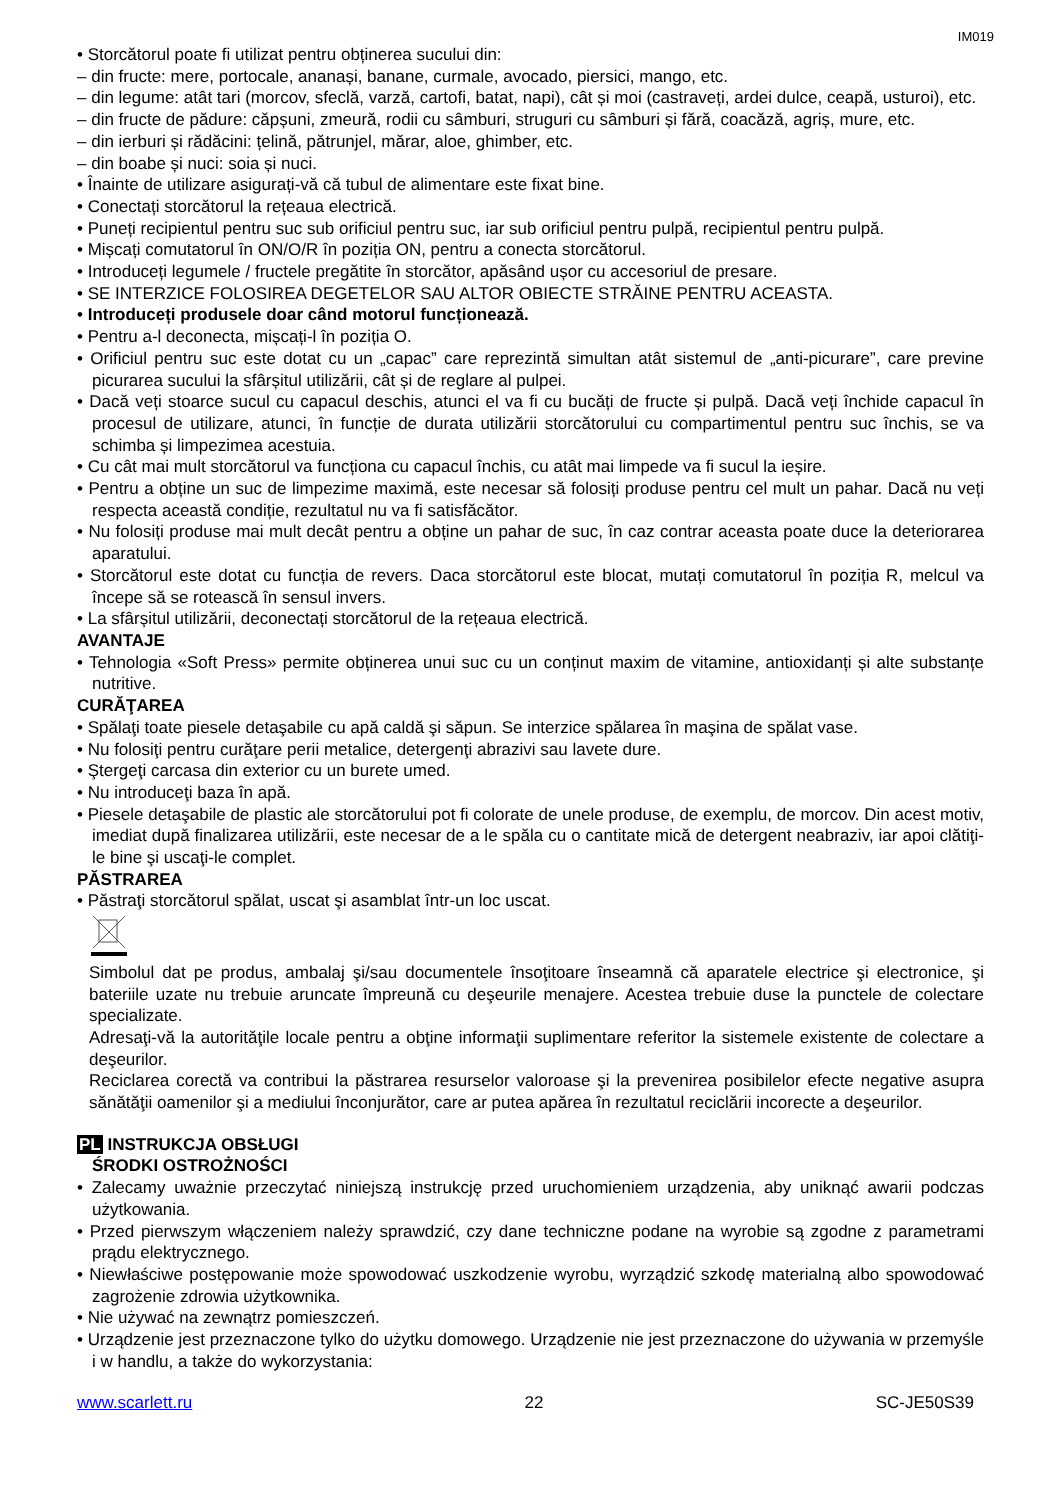IM019
• Storcătorul poate fi utilizat pentru obținerea sucului din:
– din fructe: mere, portocale, ananași, banane, curmale, avocado, piersici, mango, etc.
– din legume: atât tari (morcov, sfeclă, varză, cartofi, batat, napi), cât și moi (castraveți, ardei dulce, ceapă, usturoi), etc.
– din fructe de pădure: căpșuni, zmeură, rodii cu sâmburi, struguri cu sâmburi și fără, coacăză, agriș, mure, etc.
– din ierburi și rădăcini: țelină, pătrunjel, mărar, aloe, ghimber, etc.
– din boabe și nuci: soia și nuci.
• Înainte de utilizare asigurați-vă că tubul de alimentare este fixat bine.
• Conectați storcătorul la rețeaua electrică.
• Puneți recipientul pentru suc sub orificiul pentru suc, iar sub orificiul pentru pulpă, recipientul pentru pulpă.
• Mișcați comutatorul în ON/O/R în poziția ON, pentru a conecta storcătorul.
• Introduceți legumele / fructele pregătite în storcător, apăsând ușor cu accesoriul de presare.
• SE INTERZICE FOLOSIREA DEGETELOR SAU ALTOR OBIECTE STRĂINE PENTRU ACEASTA.
• Introduceți produsele doar când motorul funcționează.
• Pentru a-l deconecta, mișcați-l în poziția O.
• Orificiul pentru suc este dotat cu un „capac” care reprezintă simultan atât sistemul de „anti-picurare”, care previne picurarea sucului la sfârșitul utilizării, cât și de reglare al pulpei.
• Dacă veți stoarce sucul cu capacul deschis, atunci el va fi cu bucăți de fructe și pulpă. Dacă veți închide capacul în procesul de utilizare, atunci, în funcție de durata utilizării storcătorului cu compartimentul pentru suc închis, se va schimba și limpezimea acestuia.
• Cu cât mai mult storcătorul va funcționa cu capacul închis, cu atât mai limpede va fi sucul la ieșire.
• Pentru a obține un suc de limpezime maximă, este necesar să folosiți produse pentru cel mult un pahar. Dacă nu veți respecta această condiție, rezultatul nu va fi satisfăcător.
• Nu folosiți produse mai mult decât pentru a obține un pahar de suc, în caz contrar aceasta poate duce la deteriorarea aparatului.
• Storcătorul este dotat cu funcția de revers. Daca storcătorul este blocat, mutați comutatorul în poziția R, melcul va începe să se rotească în sensul invers.
• La sfârșitul utilizării, deconectați storcătorul de la rețeaua electrică.
AVANTAJE
• Tehnologia «Soft Press» permite obținerea unui suc cu un conținut maxim de vitamine, antioxidanți și alte substanțe nutritive.
CURĂŢAREA
• Spălaţi toate piesele detaşabile cu apă caldă şi săpun. Se interzice spălarea în maşina de spălat vase.
• Nu folosiţi pentru curăţare perii metalice, detergenţi abrazivi sau lavete dure.
• Ştergeţi carcasa din exterior cu un burete umed.
• Nu introduceţi baza în apă.
• Piesele detaşabile de plastic ale storcătorului pot fi colorate de unele produse, de exemplu, de morcov. Din acest motiv, imediat după finalizarea utilizării, este necesar de a le spăla cu o cantitate mică de detergent neabraziv, iar apoi clătiţi-le bine şi uscaţi-le complet.
PĂSTRAREA
• Păstraţi storcătorul spălat, uscat şi asamblat într-un loc uscat.
Simbolul dat pe produs, ambalaj şi/sau documentele însoţitoare înseamnă că aparatele electrice şi electronice, şi bateriile uzate nu trebuie aruncate împreună cu deşeurile menajere. Acestea trebuie duse la punctele de colectare specializate.
Adresaţi-vă la autorităţile locale pentru a obţine informaţii suplimentare referitor la sistemele existente de colectare a deşeurilor.
Reciclarea corectă va contribui la păstrarea resurselor valoroase şi la prevenirea posibilelor efecte negative asupra sănătăţii oamenilor şi a mediului înconjurător, care ar putea apărea în rezultatul reciclării incorecte a deşeurilor.
PL INSTRUKCJA OBSŁUGI
ŚRODKI OSTROŻNOŚCI
• Zalecamy uważnie przeczytać niniejszą instrukcję przed uruchomieniem urządzenia, aby uniknąć awarii podczas użytkowania.
• Przed pierwszym włączeniem należy sprawdzić, czy dane techniczne podane na wyrobie są zgodne z parametrami prądu elektrycznego.
• Niewłaściwe postępowanie może spowodować uszkodzenie wyrobu, wyrządzić szkodę materialną albo spowodować zagrożenie zdrowia użytkownika.
• Nie używać na zewnątrz pomieszczeń.
• Urządzenie jest przeznaczone tylko do użytku domowego. Urządzenie nie jest przeznaczone do używania w przemyśle i w handlu, a także do wykorzystania:
www.scarlett.ru 22 SC-JE50S39